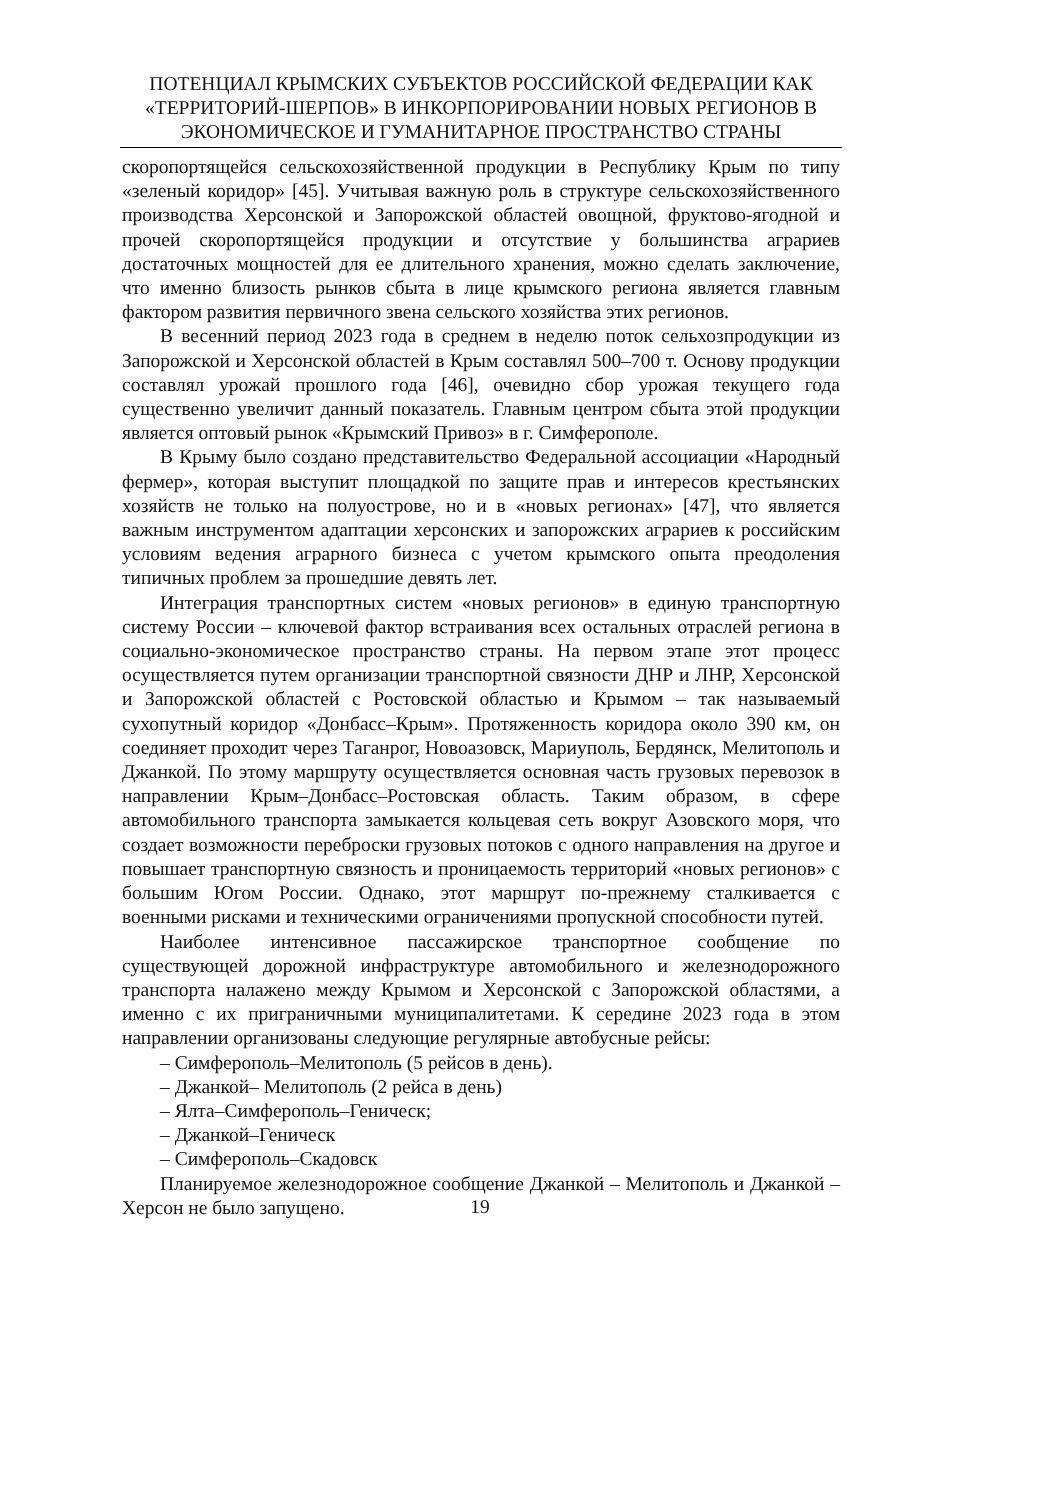ПОТЕНЦИАЛ КРЫМСКИХ СУБЪЕКТОВ РОССИЙСКОЙ ФЕДЕРАЦИИ КАК «ТЕРРИТОРИЙ-ШЕРПОВ» В ИНКОРПОРИРОВАНИИ НОВЫХ РЕГИОНОВ В ЭКОНОМИЧЕСКОЕ И ГУМАНИТАРНОЕ ПРОСТРАНСТВО СТРАНЫ
скоропортящейся сельскохозяйственной продукции в Республику Крым по типу «зеленый коридор» [45]. Учитывая важную роль в структуре сельскохозяйственного производства Херсонской и Запорожской областей овощной, фруктово-ягодной и прочей скоропортящейся продукции и отсутствие у большинства аграриев достаточных мощностей для ее длительного хранения, можно сделать заключение, что именно близость рынков сбыта в лице крымского региона является главным фактором развития первичного звена сельского хозяйства этих регионов.
В весенний период 2023 года в среднем в неделю поток сельхозпродукции из Запорожской и Херсонской областей в Крым составлял 500–700 т. Основу продукции составлял урожай прошлого года [46], очевидно сбор урожая текущего года существенно увеличит данный показатель. Главным центром сбыта этой продукции является оптовый рынок «Крымский Привоз» в г. Симферополе.
В Крыму было создано представительство Федеральной ассоциации «Народный фермер», которая выступит площадкой по защите прав и интересов крестьянских хозяйств не только на полуострове, но и в «новых регионах» [47], что является важным инструментом адаптации херсонских и запорожских аграриев к российским условиям ведения аграрного бизнеса с учетом крымского опыта преодоления типичных проблем за прошедшие девять лет.
Интеграция транспортных систем «новых регионов» в единую транспортную систему России – ключевой фактор встраивания всех остальных отраслей региона в социально-экономическое пространство страны. На первом этапе этот процесс осуществляется путем организации транспортной связности ДНР и ЛНР, Херсонской и Запорожской областей с Ростовской областью и Крымом – так называемый сухопутный коридор «Донбасс–Крым». Протяженность коридора около 390 км, он соединяет проходит через Таганрог, Новоазовск, Мариуполь, Бердянск, Мелитополь и Джанкой. По этому маршруту осуществляется основная часть грузовых перевозок в направлении Крым–Донбасс–Ростовская область. Таким образом, в сфере автомобильного транспорта замыкается кольцевая сеть вокруг Азовского моря, что создает возможности переброски грузовых потоков с одного направления на другое и повышает транспортную связность и проницаемость территорий «новых регионов» с большим Югом России. Однако, этот маршрут по-прежнему сталкивается с военными рисками и техническими ограничениями пропускной способности путей.
Наиболее интенсивное пассажирское транспортное сообщение по существующей дорожной инфраструктуре автомобильного и железнодорожного транспорта налажено между Крымом и Херсонской с Запорожской областями, а именно с их приграничными муниципалитетами. К середине 2023 года в этом направлении организованы следующие регулярные автобусные рейсы:
– Симферополь–Мелитополь (5 рейсов в день).
– Джанкой– Мелитополь (2 рейса в день)
– Ялта–Симферополь–Геническ;
– Джанкой–Геническ
– Симферополь–Скадовск
Планируемое железнодорожное сообщение Джанкой – Мелитополь и Джанкой – Херсон не было запущено.
19